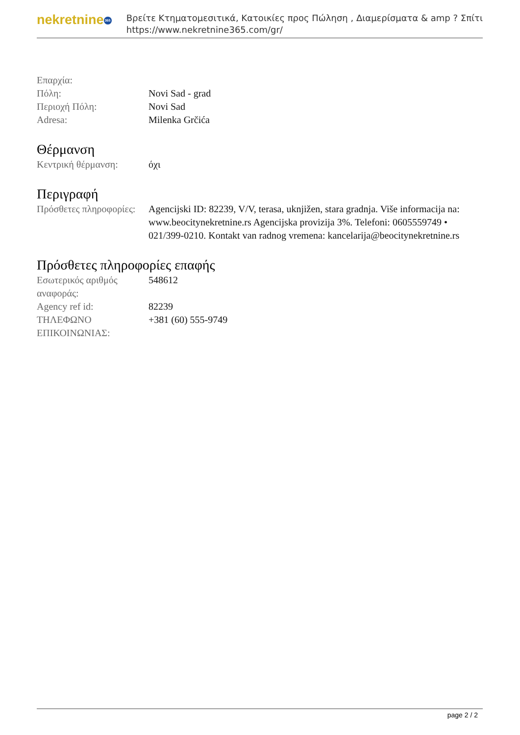nekretnine 365
Βρείτε Κτηματομεσιτικά, Κατοικίες προς Πώληση , Διαμερίσματα & amp ? Σπίτι
https://www.nekretnine365.com/gr/
| Επαρχία: | |
| Πόλη: | Novi Sad - grad |
| Περιοχή Πόλη: | Novi Sad |
| Adresa: | Milenka Grčića |
Θέρμανση
| Κεντρική θέρμανση: | όχι |
Περιγραφή
| Πρόσθετες πληροφορίες: | Agencijski ID: 82239, V/V, terasa, uknjižen, stara gradnja. Više informacija na: www.beocitynekretnine.rs Agencijska provizija 3%. Telefoni: 0605559749 • 021/399-0210. Kontakt van radnog vremena: kancelarija@beocitynekretnine.rs |
Πρόσθετες πληροφορίες επαφής
| Εσωτερικός αριθμός αναφοράς: | 548612 |
| Agency ref id: | 82239 |
| ΤΗΛΕΦΩΝΟ ΕΠΙΚΟΙΝΩΝΙΑΣ: | +381 (60) 555-9749 |
page 2 / 2